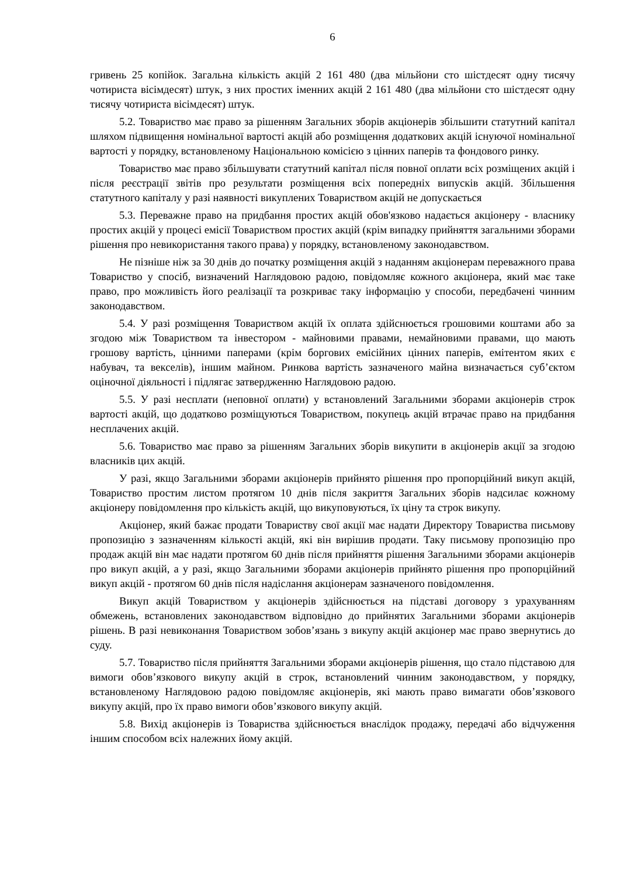6
гривень 25 копійок. Загальна кількість акцій 2 161 480 (два мільйони сто шістдесят одну тисячу чотириста вісімдесят) штук, з них простих іменних акцій 2 161 480 (два мільйони сто шістдесят одну тисячу чотириста вісімдесят) штук.
5.2. Товариство має право за рішенням Загальних зборів акціонерів збільшити статутний капітал шляхом підвищення номінальної вартості акцій або розміщення додаткових акцій існуючої номінальної вартості у порядку, встановленому Національною комісією з цінних паперів та фондового ринку.
Товариство має право збільшувати статутний капітал після повної оплати всіх розміщених акцій і після реєстрації звітів про результати розміщення всіх попередніх випусків акцій. Збільшення статутного капіталу у разі наявності викуплених Товариством акцій не допускається
5.3. Переважне право на придбання простих акцій обов'язково надається акціонеру - власнику простих акцій у процесі емісії Товариством простих акцій (крім випадку прийняття загальними зборами рішення про невикористання такого права) у порядку, встановленому законодавством.
Не пізніше ніж за 30 днів до початку розміщення акцій з наданням акціонерам переважного права Товариство у спосіб, визначений Наглядовою радою, повідомляє кожного акціонера, який має таке право, про можливість його реалізації та розкриває таку інформацію у способи, передбачені чинним законодавством.
5.4. У разі розміщення Товариством акцій їх оплата здійснюється грошовими коштами або за згодою між Товариством та інвестором - майновими правами, немайновими правами, що мають грошову вартість, цінними паперами (крім боргових емісійних цінних паперів, емітентом яких є набувач, та векселів), іншим майном. Ринкова вартість зазначеного майна визначається суб’єктом оціночної діяльності і підлягає затвердженню Наглядовою радою.
5.5. У разі несплати (неповної оплати) у встановлений Загальними зборами акціонерів строк вартості акцій, що додатково розміщуються Товариством, покупець акцій втрачає право на придбання несплачених акцій.
5.6. Товариство має право за рішенням Загальних зборів викупити в акціонерів акції за згодою власників цих акцій.
У разі, якщо Загальними зборами акціонерів прийнято рішення про пропорційний викуп акцій, Товариство простим листом протягом 10 днів після закриття Загальних зборів надсилає кожному акціонеру повідомлення про кількість акцій, що викуповуються, їх ціну та строк викупу.
Акціонер, який бажає продати Товариству свої акції має надати Директору Товариства письмову пропозицію з зазначенням кількості акцій, які він вирішив продати. Таку письмову пропозицію про продаж акцій він має надати протягом 60 днів після прийняття рішення Загальними зборами акціонерів про викуп акцій, а у разі, якщо Загальними зборами акціонерів прийнято рішення про пропорційний викуп акцій - протягом 60 днів після надіслання акціонерам зазначеного повідомлення.
Викуп акцій Товариством у акціонерів здійснюється на підставі договору з урахуванням обмежень, встановлених законодавством відповідно до прийнятих Загальними зборами акціонерів рішень. В разі невиконання Товариством зобов’язань з викупу акцій акціонер має право звернутись до суду.
5.7. Товариство після прийняття Загальними зборами акціонерів рішення, що стало підставою для вимоги обов’язкового викупу акцій в строк, встановлений чинним законодавством, у порядку, встановленому Наглядовою радою повідомляє акціонерів, які мають право вимагати обов’язкового викупу акцій, про їх право вимоги обов’язкового викупу акцій.
5.8. Вихід акціонерів із Товариства здійснюється внаслідок продажу, передачі або відчуження іншим способом всіх належних йому акцій.